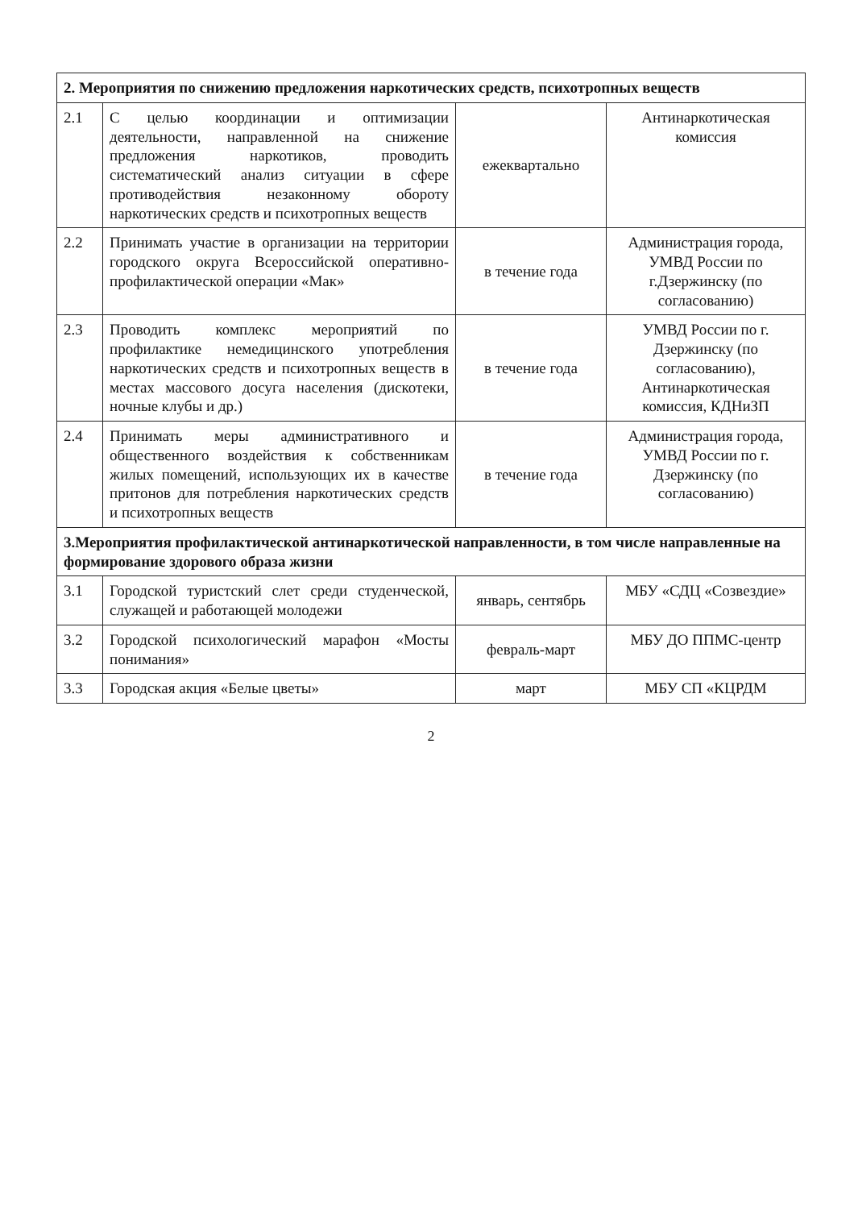| 2. Мероприятия по снижению предложения наркотических средств, психотропных веществ | | | |
| --- | --- | --- | --- |
| 2.1 | С целью координации и оптимизации деятельности, направленной на снижение предложения наркотиков, проводить систематический анализ ситуации в сфере противодействия незаконному обороту наркотических средств и психотропных веществ | ежеквартально | Антинаркотическая комиссия |
| 2.2 | Принимать участие в организации на территории городского округа Всероссийской оперативно-профилактической операции «Мак» | в течение года | Администрация города, УМВД России по г.Дзержинску (по согласованию) |
| 2.3 | Проводить комплекс мероприятий по профилактике немедицинского употребления наркотических средств и психотропных веществ в местах массового досуга населения (дискотеки, ночные клубы и др.) | в течение года | УМВД России по г. Дзержинску (по согласованию), Антинаркотическая комиссия, КДНиЗП |
| 2.4 | Принимать меры административного и общественного воздействия к собственникам жилых помещений, использующих их в качестве притонов для потребления наркотических средств и психотропных веществ | в течение года | Администрация города, УМВД России по г. Дзержинску (по согласованию) |
| 3.Мероприятия профилактической антинаркотической направленности, в том числе направленные на формирование здорового образа жизни | | | |
| 3.1 | Городской туристский слет среди студенческой, служащей и работающей молодежи | январь, сентябрь | МБУ «СДЦ «Созвездие» |
| 3.2 | Городской психологический марафон «Мосты понимания» | февраль-март | МБУ ДО ППМС-центр |
| 3.3 | Городская акция «Белые цветы» | март | МБУ СП «КЦРДМ |
2